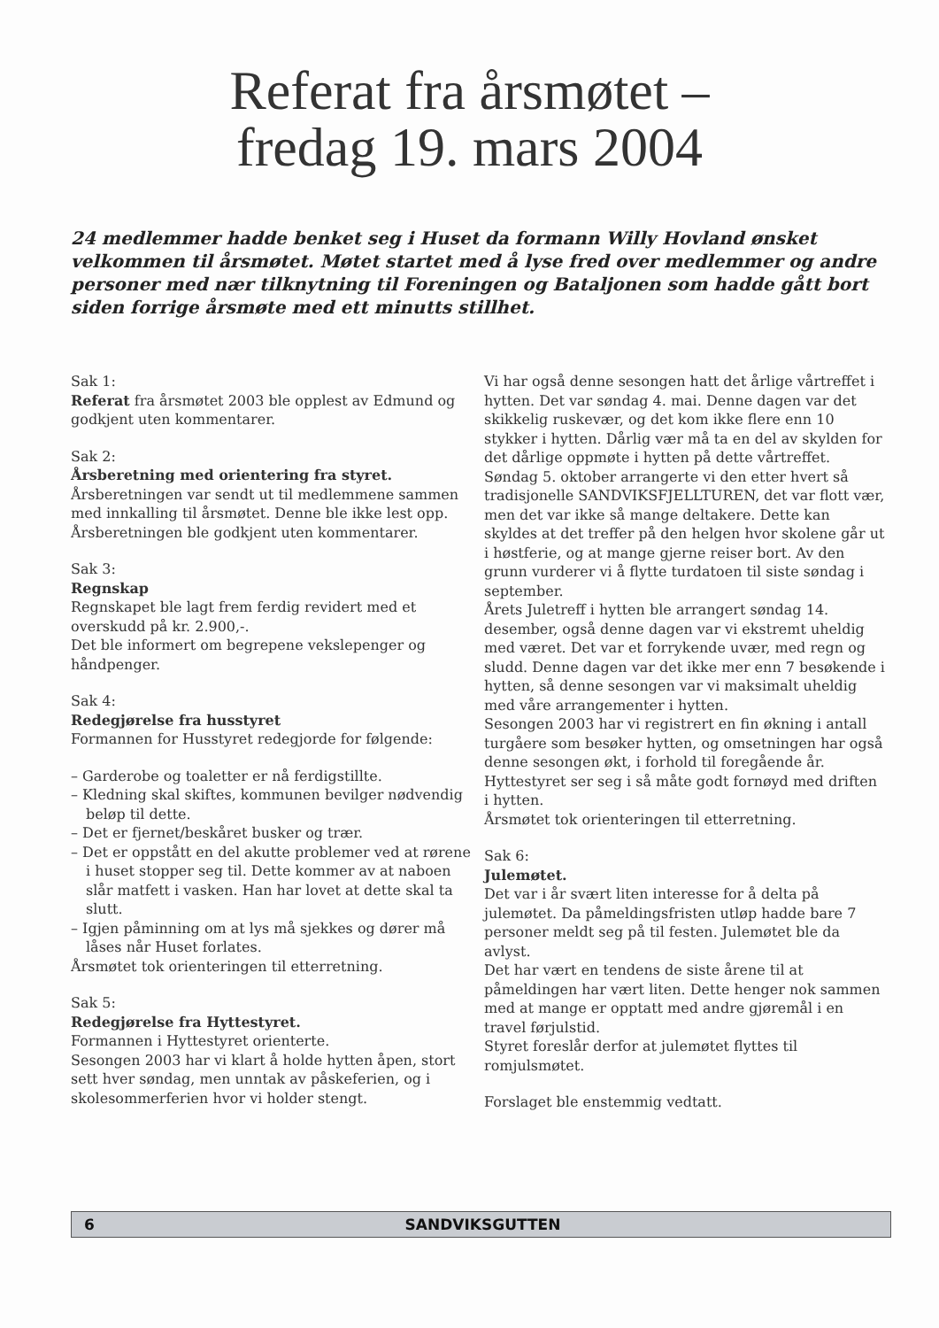Referat fra årsmøtet –
fredag 19. mars 2004
24 medlemmer hadde benket seg i Huset da formann Willy Hovland ønsket velkommen til årsmøtet. Møtet startet med å lyse fred over medlemmer og andre personer med nær tilknytning til Foreningen og Bataljonen som hadde gått bort siden forrige årsmøte med ett minutts stillhet.
Sak 1:
Referat fra årsmøtet 2003 ble opplest av Edmund og godkjent uten kommentarer.
Sak 2:
Årsberetning med orientering fra styret.
Årsberetningen var sendt ut til medlemmene sammen med innkalling til årsmøtet. Denne ble ikke lest opp. Årsberetningen ble godkjent uten kommentarer.
Sak 3:
Regnskap
Regnskapet ble lagt frem ferdig revidert med et overskudd på kr. 2.900,-.
Det ble informert om begrepene vekslepenger og håndpenger.
Sak 4:
Redegjørelse fra husstyret
Formannen for Husstyret redegjorde for følgende:
– Garderobe og toaletter er nå ferdigstillte.
– Kledning skal skiftes, kommunen bevilger nødvendig beløp til dette.
– Det er fjernet/beskåret busker og trær.
– Det er oppstått en del akutte problemer ved at rørene i huset stopper seg til. Dette kommer av at naboen slår matfett i vasken. Han har lovet at dette skal ta slutt.
– Igjen påminning om at lys må sjekkes og dører må låses når Huset forlates.
Årsmøtet tok orienteringen til etterretning.
Sak 5:
Redegjørelse fra Hyttestyret.
Formannen i Hyttestyret orienterte.
Sesongen 2003 har vi klart å holde hytten åpen, stort sett hver søndag, men unntak av påskeferien, og i skolesommerferien hvor vi holder stengt.
Vi har også denne sesongen hatt det årlige vårtreffet i hytten. Det var søndag 4. mai. Denne dagen var det skikkelig ruskevær, og det kom ikke flere enn 10 stykker i hytten. Dårlig vær må ta en del av skylden for det dårlige oppmøte i hytten på dette vårtreffet. Søndag 5. oktober arrangerte vi den etter hvert så tradisjonelle SANDVIKSFJELLTUREN, det var flott vær, men det var ikke så mange deltakere. Dette kan skyldes at det treffer på den helgen hvor skolene går ut i høstferie, og at mange gjerne reiser bort. Av den grunn vurderer vi å flytte turdatoen til siste søndag i september.
Årets Juletreff i hytten ble arrangert søndag 14. desember, også denne dagen var vi ekstremt uheldig med været. Det var et forrykende uvær, med regn og sludd. Denne dagen var det ikke mer enn 7 besøkende i hytten, så denne sesongen var vi maksimalt uheldig med våre arrangementer i hytten.
Sesongen 2003 har vi registrert en fin økning i antall turgåere som besøker hytten, og omsetningen har også denne sesongen økt, i forhold til foregående år. Hyttestyret ser seg i så måte godt fornøyd med driften i hytten.
Årsmøtet tok orienteringen til etterretning.
Sak 6:
Julemøtet.
Det var i år svært liten interesse for å delta på julemøtet. Da påmeldingsfristen utløp hadde bare 7 personer meldt seg på til festen. Julemøtet ble da avlyst.
Det har vært en tendens de siste årene til at påmeldingen har vært liten. Dette henger nok sammen med at mange er opptatt med andre gjøremål i en travel førjulstid.
Styret foreslår derfor at julemøtet flyttes til romjulsmøtet.
Forslaget ble enstemmig vedtatt.
6 SANDVIKSGUTTEN